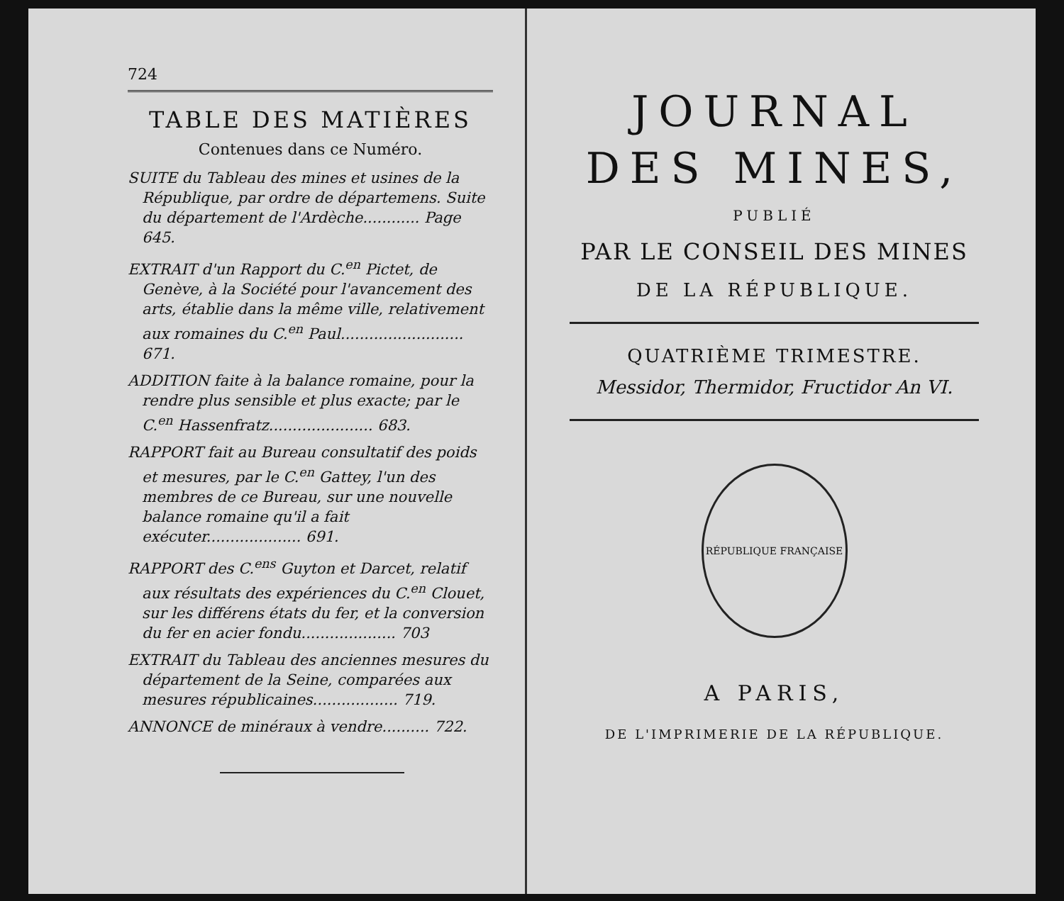724
TABLE DES MATIÈRES
Contenues dans ce Numéro.
SUITE du Tableau des mines et usines de la République, par ordre de départemens. Suite du département de l'Ardèche............ Page 645.
EXTRAIT d'un Rapport du C.<sup>en</sup> Pictet, de Genève, à la Société pour l'avancement des arts, établie dans la même ville, relativement aux romaines du C.<sup>en</sup> Paul.......................... 671.
ADDITION faite à la balance romaine, pour la rendre plus sensible et plus exacte; par le C.<sup>en</sup> Hassenfratz...................... 683.
RAPPORT fait au Bureau consultatif des poids et mesures, par le C.<sup>en</sup> Gattey, l'un des membres de ce Bureau, sur une nouvelle balance romaine qu'il a fait exécuter.................... 691.
RAPPORT des C.<sup>ens</sup> Guyton et Darcet, relatif aux résultats des expériences du C.<sup>en</sup> Clouet, sur les différens états du fer, et la conversion du fer en acier fondu.................... 703
EXTRAIT du Tableau des anciennes mesures du département de la Seine, comparées aux mesures républicaines.................. 719.
ANNONCE de minéraux à vendre.......... 722.
JOURNAL
DES MINES,
PUBLIÉ
PAR LE CONSEIL DES MINES
DE LA RÉPUBLIQUE.
QUATRIÈME TRIMESTRE.
Messidor, Thermidor, Fructidor An VI.
RÉPUBLIQUE FRANÇAISE
A PARIS,
DE L'IMPRIMERIE DE LA RÉPUBLIQUE.